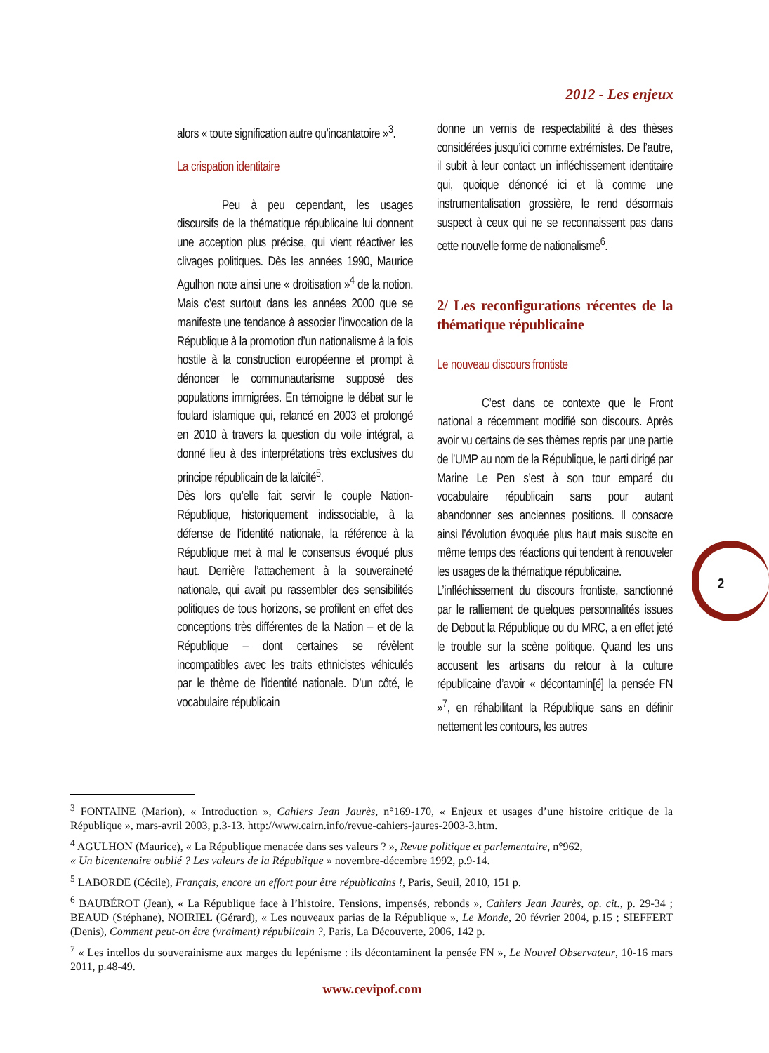2012 - Les enjeux
alors « toute signification autre qu’incantatoire »<sup>3</sup>.
La crispation identitaire
Peu à peu cependant, les usages discursifs de la thématique républicaine lui donnent une acception plus précise, qui vient réactiver les clivages politiques. Dès les années 1990, Maurice Agulhon note ainsi une « droitisation »<sup>4</sup> de la notion. Mais c’est surtout dans les années 2000 que se manifeste une tendance à associer l’invocation de la République à la promotion d’un nationalisme à la fois hostile à la construction européenne et prompt à dénoncer le communautarisme supposé des populations immigrées. En témoigne le débat sur le foulard islamique qui, relancé en 2003 et prolongé en 2010 à travers la question du voile intégral, a donné lieu à des interprétations très exclusives du principe républicain de la laïcité<sup>5</sup>.
Dès lors qu’elle fait servir le couple Nation-République, historiquement indissociable, à la défense de l’identité nationale, la référence à la République met à mal le consensus évoqué plus haut. Derrière l’attachement à la souveraineté nationale, qui avait pu rassembler des sensibilités politiques de tous horizons, se profilent en effet des conceptions très différentes de la Nation – et de la République – dont certaines se révèlent incompatibles avec les traits ethnicistes véhiculés par le thème de l’identité nationale. D’un côté, le vocabulaire républicain
donne un vernis de respectabilité à des thèses considérées jusqu’ici comme extrémistes. De l’autre, il subit à leur contact un infléchissement identitaire qui, quoique dénoncé ici et là comme une instrumentalisation grossière, le rend désormais suspect à ceux qui ne se reconnaissent pas dans cette nouvelle forme de nationalisme<sup>6</sup>.
2/ Les reconfigurations récentes de la thématique républicaine
Le nouveau discours frontiste
C’est dans ce contexte que le Front national a récemment modifié son discours. Après avoir vu certains de ses thèmes repris par une partie de l’UMP au nom de la République, le parti dirigé par Marine Le Pen s’est à son tour emparé du vocabulaire républicain sans pour autant abandonner ses anciennes positions. Il consacre ainsi l’évolution évoquée plus haut mais suscite en même temps des réactions qui tendent à renouveler les usages de la thématique républicaine.
L’infléchissement du discours frontiste, sanctionné par le ralliement de quelques personnalités issues de Debout la République ou du MRC, a en effet jeté le trouble sur la scène politique. Quand les uns accusent les artisans du retour à la culture républicaine d’avoir « décontamin[é] la pensée FN »<sup>7</sup>, en réhabilitant la République sans en définir nettement les contours, les autres
2
<sup>3</sup> FONTAINE (Marion), « Introduction », Cahiers Jean Jaurès, n°169-170, « Enjeux et usages d’une histoire critique de la République », mars-avril 2003, p.3-13. http://www.cairn.info/revue-cahiers-jaures-2003-3.htm.
<sup>4</sup> AGULHON (Maurice), « La République menacée dans ses valeurs ? », Revue politique et parlementaire, n°962,
« Un bicentenaire oublié ? Les valeurs de la République » novembre-décembre 1992, p.9-14.
<sup>5</sup> LABORDE (Cécile), Français, encore un effort pour être républicains !, Paris, Seuil, 2010, 151 p.
<sup>6</sup> BAUBÉROT (Jean), « La République face à l’histoire. Tensions, impensés, rebonds », Cahiers Jean Jaurès, op. cit., p. 29-34 ; BEAUD (Stéphane), NOIRIEL (Gérard), « Les nouveaux parias de la République », Le Monde, 20 février 2004, p.15 ; SIEFFERT (Denis), Comment peut-on être (vraiment) républicain ?, Paris, La Découverte, 2006, 142 p.
<sup>7</sup> « Les intellos du souverainisme aux marges du lepénisme : ils décontaminent la pensée FN », Le Nouvel Observateur, 10-16 mars 2011, p.48-49.
www.cevipof.com